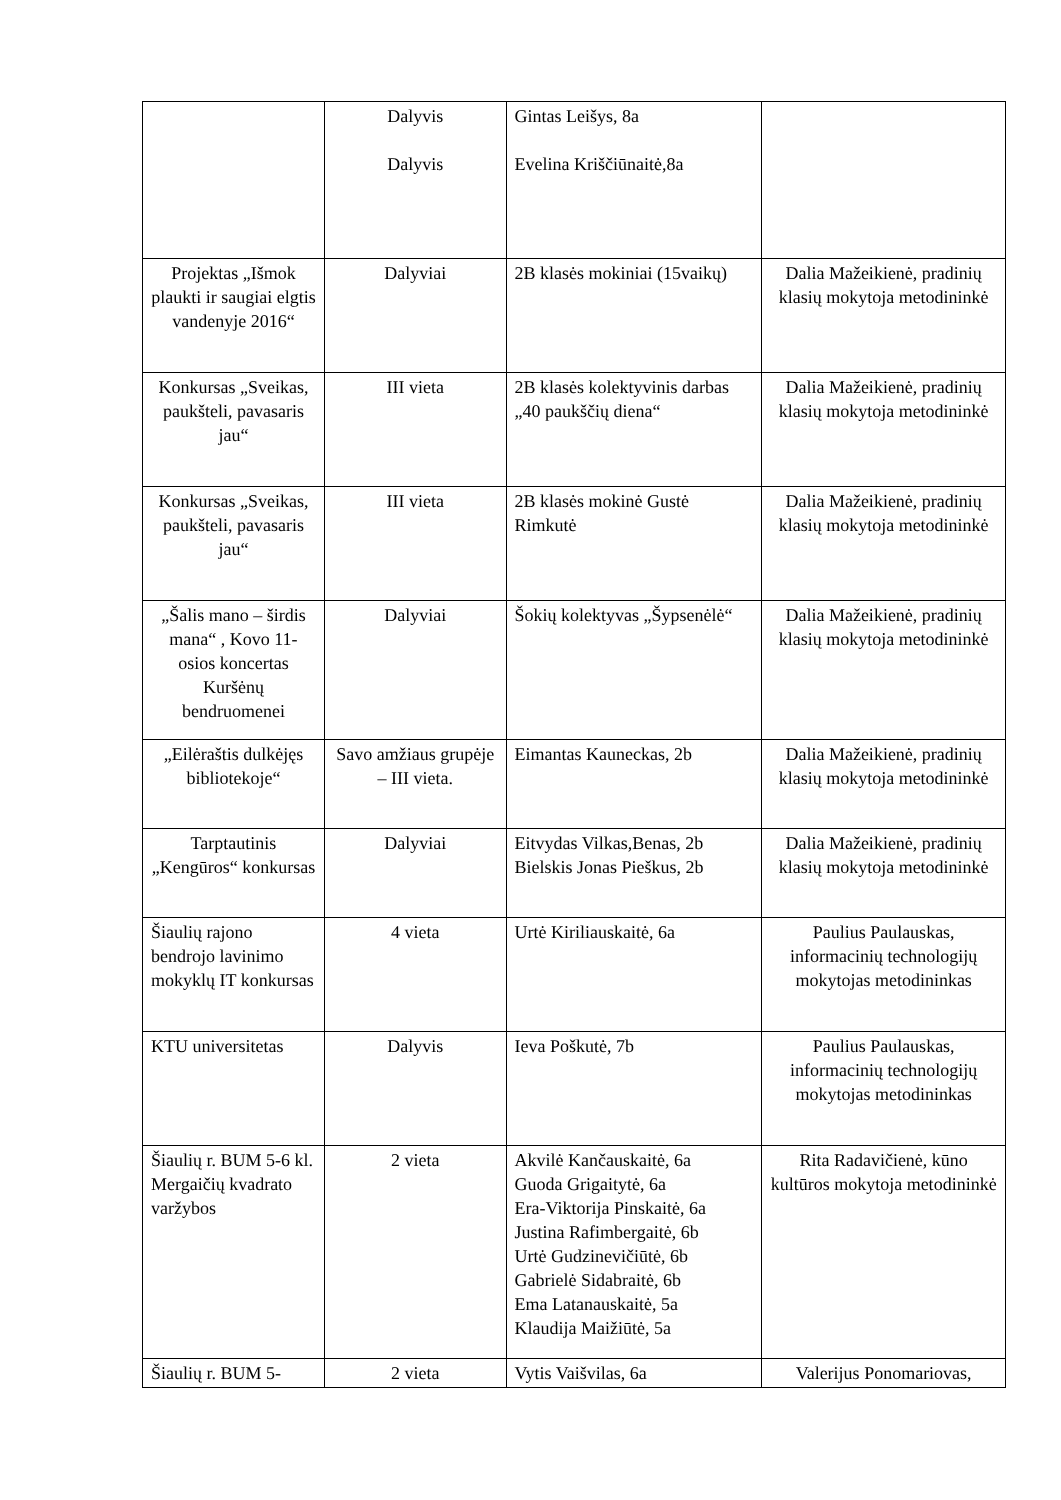| | Dalyvis Dalyvis | Gintas Leišys, 8a Evelina Kriščiūnaitė,8a | |
| Projektas „Išmok plaukti ir saugiai elgtis vandenyje 2016“ | Dalyviai | 2B klasės mokiniai (15vaikų) | Dalia Mažeikienė, pradinių klasių mokytoja metodininkė |
| Konkursas „Sveikas, paukšteli, pavasaris jau“ | III vieta | 2B klasės kolektyvinis darbas „40 paukščių diena“ | Dalia Mažeikienė, pradinių klasių mokytoja metodininkė |
| Konkursas „Sveikas, paukšteli, pavasaris jau“ | III vieta | 2B klasės mokinė Gustė Rimkutė | Dalia Mažeikienė, pradinių klasių mokytoja metodininkė |
| „Šalis mano – širdis mana“ , Kovo 11-osios koncertas Kuršėnų bendruomenei | Dalyviai | Šokių kolektyvas „Šypsenėlė“ | Dalia Mažeikienė, pradinių klasių mokytoja metodininkė |
| „Eilėraštis dulkėjęs bibliotekoje“ | Savo amžiaus grupėje – III vieta. | Eimantas Kauneckas, 2b | Dalia Mažeikienė, pradinių klasių mokytoja metodininkė |
| Tarptautinis „Kengūros“ konkursas | Dalyviai | Eitvydas Vilkas,Benas, 2b Bielskis Jonas Pieškus, 2b | Dalia Mažeikienė, pradinių klasių mokytoja metodininkė |
| Šiaulių rajono bendrojo lavinimo mokyklų IT konkursas | 4 vieta | Urtė Kiriliauskaitė, 6a | Paulius Paulauskas, informacinių technologijų mokytojas metodininkas |
| KTU universitetas | Dalyvis | Ieva Poškutė, 7b | Paulius Paulauskas, informacinių technologijų mokytojas metodininkas |
| Šiaulių r. BUM 5-6 kl. Mergaičių kvadrato varžybos | 2 vieta | Akvilė Kančauskaitė, 6a Guoda Grigaitytė, 6a Era-Viktorija Pinskaitė, 6a Justina Rafimbergaitė, 6b Urtė Gudzinevičiūtė, 6b Gabrielė Sidabraitė, 6b Ema Latanauskaitė, 5a Klaudija Maižiūtė, 5a | Rita Radavičienė, kūno kultūros mokytoja metodininkė |
| Šiaulių r. BUM 5- | 2 vieta | Vytis Vaišvilas, 6a | Valerijus Ponomariovas, |